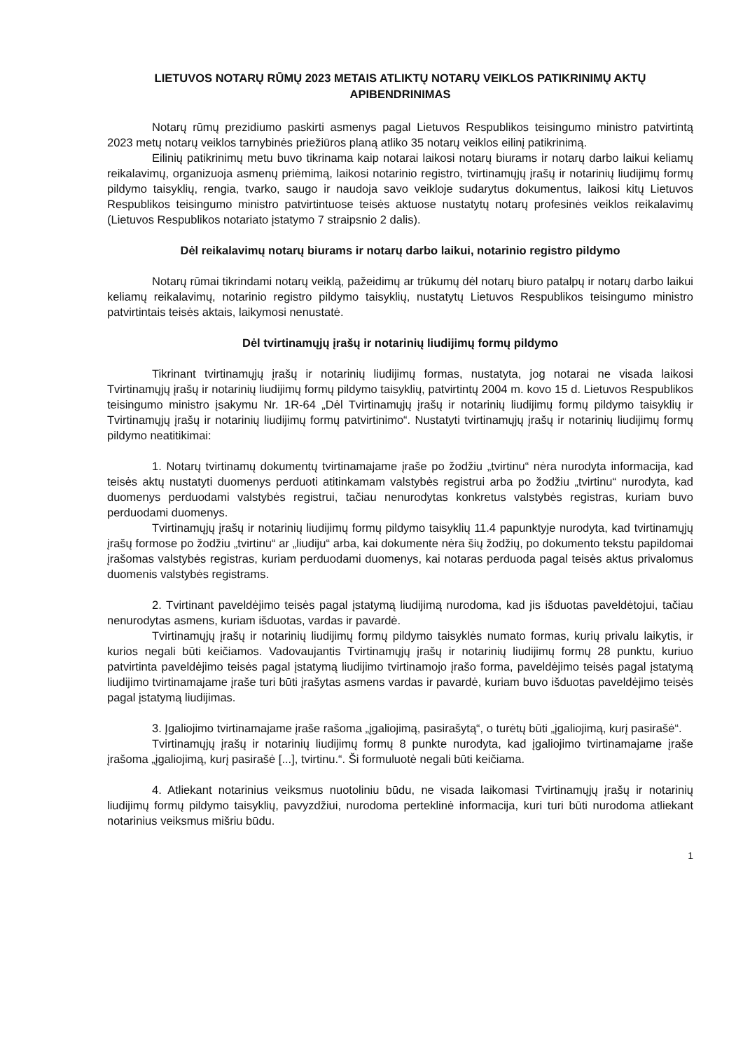LIETUVOS NOTARŲ RŪMŲ 2023 METAIS ATLIKTŲ NOTARŲ VEIKLOS PATIKRINIMŲ AKTŲ APIBENDRINIMAS
Notarų rūmų prezidiumo paskirti asmenys pagal Lietuvos Respublikos teisingumo ministro patvirtintą 2023 metų notarų veiklos tarnybinės priežiūros planą atliko 35 notarų veiklos eilinį patikrinimą.
Eilinių patikrinimų metu buvo tikrinama kaip notarai laikosi notarų biurams ir notarų darbo laikui keliamų reikalavimų, organizuoja asmenų priėmimą, laikosi notarinio registro, tvirtinamųjų įrašų ir notarinių liudijimų formų pildymo taisyklių, rengia, tvarko, saugo ir naudoja savo veikloje sudarytus dokumentus, laikosi kitų Lietuvos Respublikos teisingumo ministro patvirtintuose teisės aktuose nustatytų notarų profesinės veiklos reikalavimų (Lietuvos Respublikos notariato įstatymo 7 straipsnio 2 dalis).
Dėl reikalavimų notarų biurams ir notarų darbo laikui, notarinio registro pildymo
Notarų rūmai tikrindami notarų veiklą, pažeidimų ar trūkumų dėl notarų biuro patalpų ir notarų darbo laikui keliamų reikalavimų, notarinio registro pildymo taisyklių, nustatytų Lietuvos Respublikos teisingumo ministro patvirtintais teisės aktais, laikymosi nenustatė.
Dėl tvirtinamųjų įrašų ir notarinių liudijimų formų pildymo
Tikrinant tvirtinamųjų įrašų ir notarinių liudijimų formas, nustatyta, jog notarai ne visada laikosi Tvirtinamųjų įrašų ir notarinių liudijimų formų pildymo taisyklių, patvirtintų 2004 m. kovo 15 d. Lietuvos Respublikos teisingumo ministro įsakymu Nr. 1R-64 „Dėl Tvirtinamųjų įrašų ir notarinių liudijimų formų pildymo taisyklių ir Tvirtinamųjų įrašų ir notarinių liudijimų formų patvirtinimo“. Nustatyti tvirtinamųjų įrašų ir notarinių liudijimų formų pildymo neatitikimai:
1. Notarų tvirtinamų dokumentų tvirtinamajame įraše po žodžiu „tvirtinu“ nėra nurodyta informacija, kad teisės aktų nustatyti duomenys perduoti atitinkamam valstybės registrui arba po žodžiu „tvirtinu“ nurodyta, kad duomenys perduodami valstybės registrui, tačiau nenurodytas konkretus valstybės registras, kuriam buvo perduodami duomenys.
Tvirtinamųjų įrašų ir notarinių liudijimų formų pildymo taisyklių 11.4 papunktyje nurodyta, kad tvirtinamųjų įrašų formose po žodžiu „tvirtinu“ ar „liudiju“ arba, kai dokumente nėra šių žodžių, po dokumento tekstu papildomai įrašomas valstybės registras, kuriam perduodami duomenys, kai notaras perduoda pagal teisės aktus privalomus duomenis valstybės registrams.
2. Tvirtinant paveldėjimo teisės pagal įstatymą liudijimą nurodoma, kad jis išduotas paveldėtojui, tačiau nenurodytas asmens, kuriam išduotas, vardas ir pavardė.
Tvirtinamųjų įrašų ir notarinių liudijimų formų pildymo taisyklės numato formas, kurių privalu laikytis, ir kurios negali būti keičiamos. Vadovaujantis Tvirtinamųjų įrašų ir notarinių liudijimų formų 28 punktu, kuriuo patvirtinta paveldėjimo teisės pagal įstatymą liudijimo tvirtinamojo įrašo forma, paveldėjimo teisės pagal įstatymą liudijimo tvirtinamajame įraše turi būti įrašytas asmens vardas ir pavardė, kuriam buvo išduotas paveldėjimo teisės pagal įstatymą liudijimas.
3. Įgaliojimo tvirtinamajame įraše rašoma „įgaliojimą, pasirašytą“, o turėtų būti „įgaliojimą, kurį pasirašė“.
Tvirtinamųjų įrašų ir notarinių liudijimų formų 8 punkte nurodyta, kad įgaliojimo tvirtinamajame įraše įrašoma „įgaliojimą, kurį pasirašė [...], tvirtinu.“. Ši formuluotė negali būti keičiama.
4. Atliekant notarinius veiksmus nuotoliniu būdu, ne visada laikomasi Tvirtinamųjų įrašų ir notarinių liudijimų formų pildymo taisyklių, pavyzdžiui, nurodoma perteklinė informacija, kuri turi būti nurodoma atliekant notarinius veiksmus mišriu būdu.
1